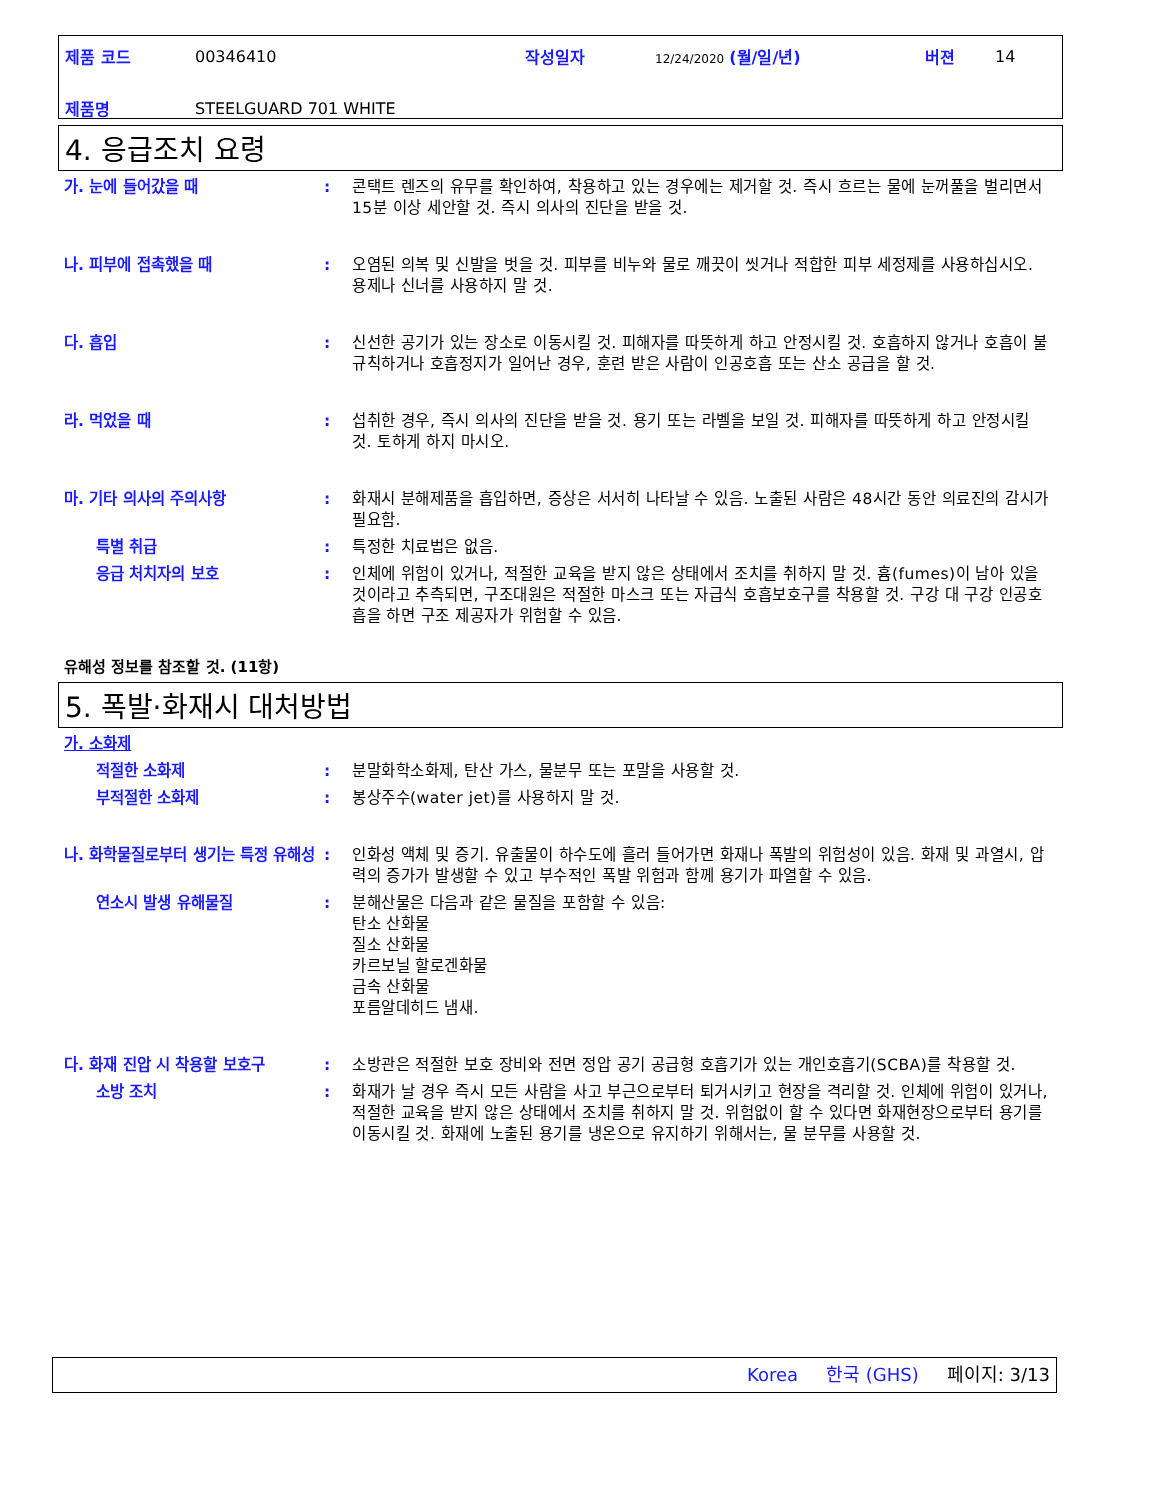| 제품 코드 | 00346410 | 작성일자 | 12/24/2020 (월/일/년) | 버젼 | 14 |
| 제품명 | STEELGUARD 701 WHITE | | | | |
4. 응급조치 요령
가. 눈에 들어갔을 때 : 콘택트 렌즈의 유무를 확인하여, 착용하고 있는 경우에는 제거할 것. 즉시 흐르는 물에 눈꺼풀을 벌리면서 15분 이상 세안할 것. 즉시 의사의 진단을 받을 것.
나. 피부에 접촉했을 때 : 오염된 의복 및 신발을 벗을 것. 피부를 비누와 물로 깨끗이 씻거나 적합한 피부 세정제를 사용하십시오. 용제나 신너를 사용하지 말 것.
다. 흡입 : 신선한 공기가 있는 장소로 이동시킬 것. 피해자를 따뜻하게 하고 안정시킬 것. 호흡하지 않거나 호흡이 불규칙하거나 호흡정지가 일어난 경우, 훈련 받은 사람이 인공호흡 또는 산소 공급을 할 것.
라. 먹었을 때 : 섭취한 경우, 즉시 의사의 진단을 받을 것. 용기 또는 라벨을 보일 것. 피해자를 따뜻하게 하고 안정시킬 것. 토하게 하지 마시오.
마. 기타 의사의 주의사항 : 화재시 분해제품을 흡입하면, 증상은 서서히 나타날 수 있음. 노출된 사람은 48시간 동안 의료진의 감시가 필요함.
특별 취급 : 특정한 치료법은 없음.
응급 처치자의 보호 : 인체에 위험이 있거나, 적절한 교육을 받지 않은 상태에서 조치를 취하지 말 것. 흄(fumes)이 남아 있을 것이라고 추측되면, 구조대원은 적절한 마스크 또는 자급식 호흡보호구를 착용할 것. 구강 대 구강 인공호흡을 하면 구조 제공자가 위험할 수 있음.
유해성 정보를 참조할 것. (11항)
5. 폭발·화재시 대처방법
가. 소화제
적절한 소화제 : 분말화학소화제, 탄산 가스, 물분무 또는 포말을 사용할 것.
부적절한 소화제 : 봉상주수(water jet)를 사용하지 말 것.
나. 화학물질로부터 생기는 특정 유해성
: 인화성 액체 및 증기. 유출물이 하수도에 흘러 들어가면 화재나 폭발의 위험성이 있음. 화재 및 과열시, 압력의 증가가 발생할 수 있고 부수적인 폭발 위험과 함께 용기가 파열할 수 있음.
연소시 발생 유해물질 : 분해산물은 다음과 같은 물질을 포함할 수 있음:
탄소 산화물
질소 산화물
카르보닐 할로겐화물
금속 산화물
포름알데히드 냄새.
다. 화재 진압 시 착용할 보호구 : 소방관은 적절한 보호 장비와 전면 정압 공기 공급형 호흡기가 있는 개인호흡기(SCBA)를 착용할 것.
소방 조치 : 화재가 날 경우 즉시 모든 사람을 사고 부근으로부터 퇴거시키고 현장을 격리할 것. 인체에 위험이 있거나, 적절한 교육을 받지 않은 상태에서 조치를 취하지 말 것. 위험없이 할 수 있다면 화재현장으로부터 용기를 이동시킬 것. 화재에 노출된 용기를 냉온으로 유지하기 위해서는, 물 분무를 사용할 것.
Korea 한국 (GHS) 페이지: 3/13